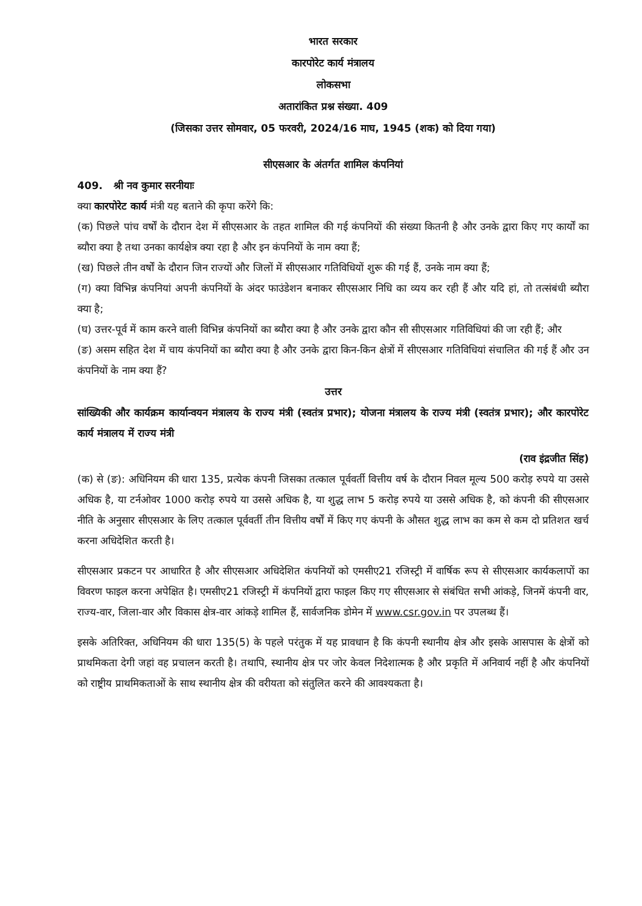भारत सरकार
कारपोरेट कार्य मंत्रालय
लोकसभा
अतारांकित प्रश्न संख्या. 409
(जिसका उत्तर सोमवार, 05 फरवरी, 2024/16 माघ, 1945 (शक) को दिया गया)
सीएसआर के अंतर्गत शामिल कंपनियां
409. श्री नव कुमार सरनीयाः
क्या कारपोरेट कार्य मंत्री यह बताने की कृपा करेंगे कि:
(क) पिछले पांच वर्षों के दौरान देश में सीएसआर के तहत शामिल की गई कंपनियों की संख्या कितनी है और उनके द्वारा किए गए कार्यों का ब्यौरा क्या है तथा उनका कार्यक्षेत्र क्या रहा है और इन कंपनियों के नाम क्या हैं;
(ख) पिछले तीन वर्षों के दौरान जिन राज्यों और जिलों में सीएसआर गतिविधियों शुरू की गई हैं, उनके नाम क्या हैं;
(ग) क्या विभिन्न कंपनियां अपनी कंपनियों के अंदर फाउंडेशन बनाकर सीएसआर निधि का व्यय कर रही हैं और यदि हां, तो तत्संबंधी ब्यौरा क्या है;
(घ) उत्तर-पूर्व में काम करने वाली विभिन्न कंपनियों का ब्यौरा क्या है और उनके द्वारा कौन सी सीएसआर गतिविधियां की जा रही हैं; और
(ङ) असम सहित देश में चाय कंपनियों का ब्यौरा क्या है और उनके द्वारा किन-किन क्षेत्रों में सीएसआर गतिविधियां संचालित की गई हैं और उन कंपनियों के नाम क्या हैं?
उत्तर
सांख्यिकी और कार्यक्रम कार्यान्वयन मंत्रालय के राज्य मंत्री (स्वतंत्र प्रभार); योजना मंत्रालय के राज्य मंत्री (स्वतंत्र प्रभार); और कारपोरेट कार्य मंत्रालय में राज्य मंत्री
(राव इंद्रजीत सिंह)
(क) से (ङ): अधिनियम की धारा 135, प्रत्येक कंपनी जिसका तत्काल पूर्ववर्ती वित्तीय वर्ष के दौरान निवल मूल्य 500 करोड़ रुपये या उससे अधिक है, या टर्नओवर 1000 करोड़ रुपये या उससे अधिक है, या शुद्ध लाभ 5 करोड़ रुपये या उससे अधिक है, को कंपनी की सीएसआर नीति के अनुसार सीएसआर के लिए तत्काल पूर्ववर्ती तीन वित्तीय वर्षों में किए गए कंपनी के औसत शुद्ध लाभ का कम से कम दो प्रतिशत खर्च करना अधिदेशित करती है।
सीएसआर प्रकटन पर आधारित है और सीएसआर अधिदेशित कंपनियों को एमसीए21 रजिस्ट्री में वार्षिक रूप से सीएसआर कार्यकलापों का विवरण फाइल करना अपेक्षित है। एमसीए21 रजिस्ट्री में कंपनियों द्वारा फाइल किए गए सीएसआर से संबंधित सभी आंकड़े, जिनमें कंपनी वार, राज्य-वार, जिला-वार और विकास क्षेत्र-वार आंकड़े शामिल हैं, सार्वजनिक डोमेन में www.csr.gov.in पर उपलब्ध हैं।
इसके अतिरिक्त, अधिनियम की धारा 135(5) के पहले परंतुक में यह प्रावधान है कि कंपनी स्थानीय क्षेत्र और इसके आसपास के क्षेत्रों को प्राथमिकता देगी जहां वह प्रचालन करती है। तथापि, स्थानीय क्षेत्र पर जोर केवल निदेशात्मक है और प्रकृति में अनिवार्य नहीं है और कंपनियों को राष्ट्रीय प्राथमिकताओं के साथ स्थानीय क्षेत्र की वरीयता को संतुलित करने की आवश्यकता है।